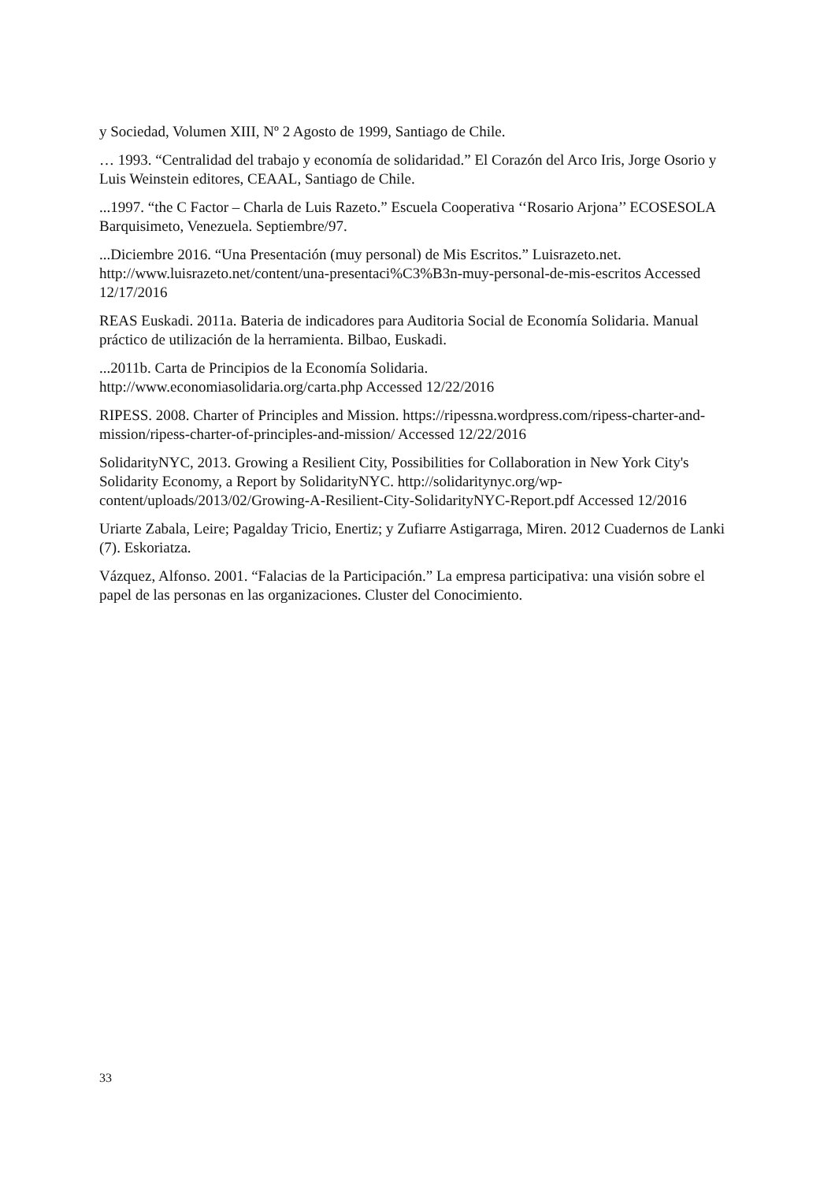y Sociedad, Volumen XIII, Nº 2 Agosto de 1999, Santiago de Chile.
… 1993. “Centralidad del trabajo y economía de solidaridad.” El Corazón del Arco Iris, Jorge Osorio y Luis Weinstein editores, CEAAL, Santiago de Chile.
...1997. “the C Factor – Charla de Luis Razeto.” Escuela Cooperativa ‘‘Rosario Arjona’’ ECOSESOLA Barquisimeto, Venezuela. Septiembre/97.
...Diciembre 2016. “Una Presentación (muy personal) de Mis Escritos.” Luisrazeto.net. http://www.luisrazeto.net/content/una-presentaci%C3%B3n-muy-personal-de-mis-escritos Accessed 12/17/2016
REAS Euskadi. 2011a. Bateria de indicadores para Auditoria Social de Economía Solidaria. Manual práctico de utilización de la herramienta. Bilbao, Euskadi.
...2011b. Carta de Principios de la Economía Solidaria.
http://www.economiasolidaria.org/carta.php Accessed 12/22/2016
RIPESS. 2008. Charter of Principles and Mission. https://ripessna.wordpress.com/ripess-charter-and-mission/ripess-charter-of-principles-and-mission/ Accessed 12/22/2016
SolidarityNYC, 2013. Growing a Resilient City, Possibilities for Collaboration in New York City's Solidarity Economy, a Report by SolidarityNYC. http://solidaritynyc.org/wp-content/uploads/2013/02/Growing-A-Resilient-City-SolidarityNYC-Report.pdf Accessed 12/2016
Uriarte Zabala, Leire; Pagalday Tricio, Enertiz; y Zufiarre Astigarraga, Miren. 2012 Cuadernos de Lanki (7). Eskoriatza.
Vázquez, Alfonso. 2001. “Falacias de la Participación.” La empresa participativa: una visión sobre el papel de las personas en las organizaciones. Cluster del Conocimiento.
33